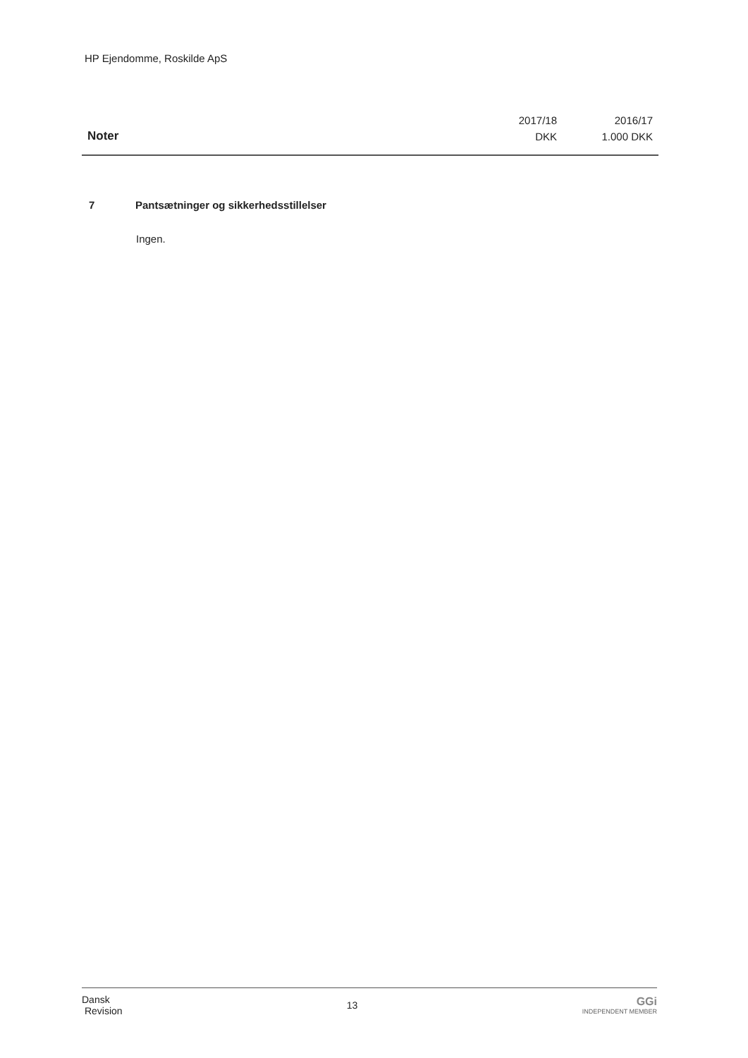HP Ejendomme, Roskilde ApS
| | 2017/18 | 2016/17 |
| Noter | DKK | 1.000 DKK |
7 Pantsætninger og sikkerhedsstillelser
Ingen.
Dansk
Revision
13
GGi
INDEPENDENT MEMBER